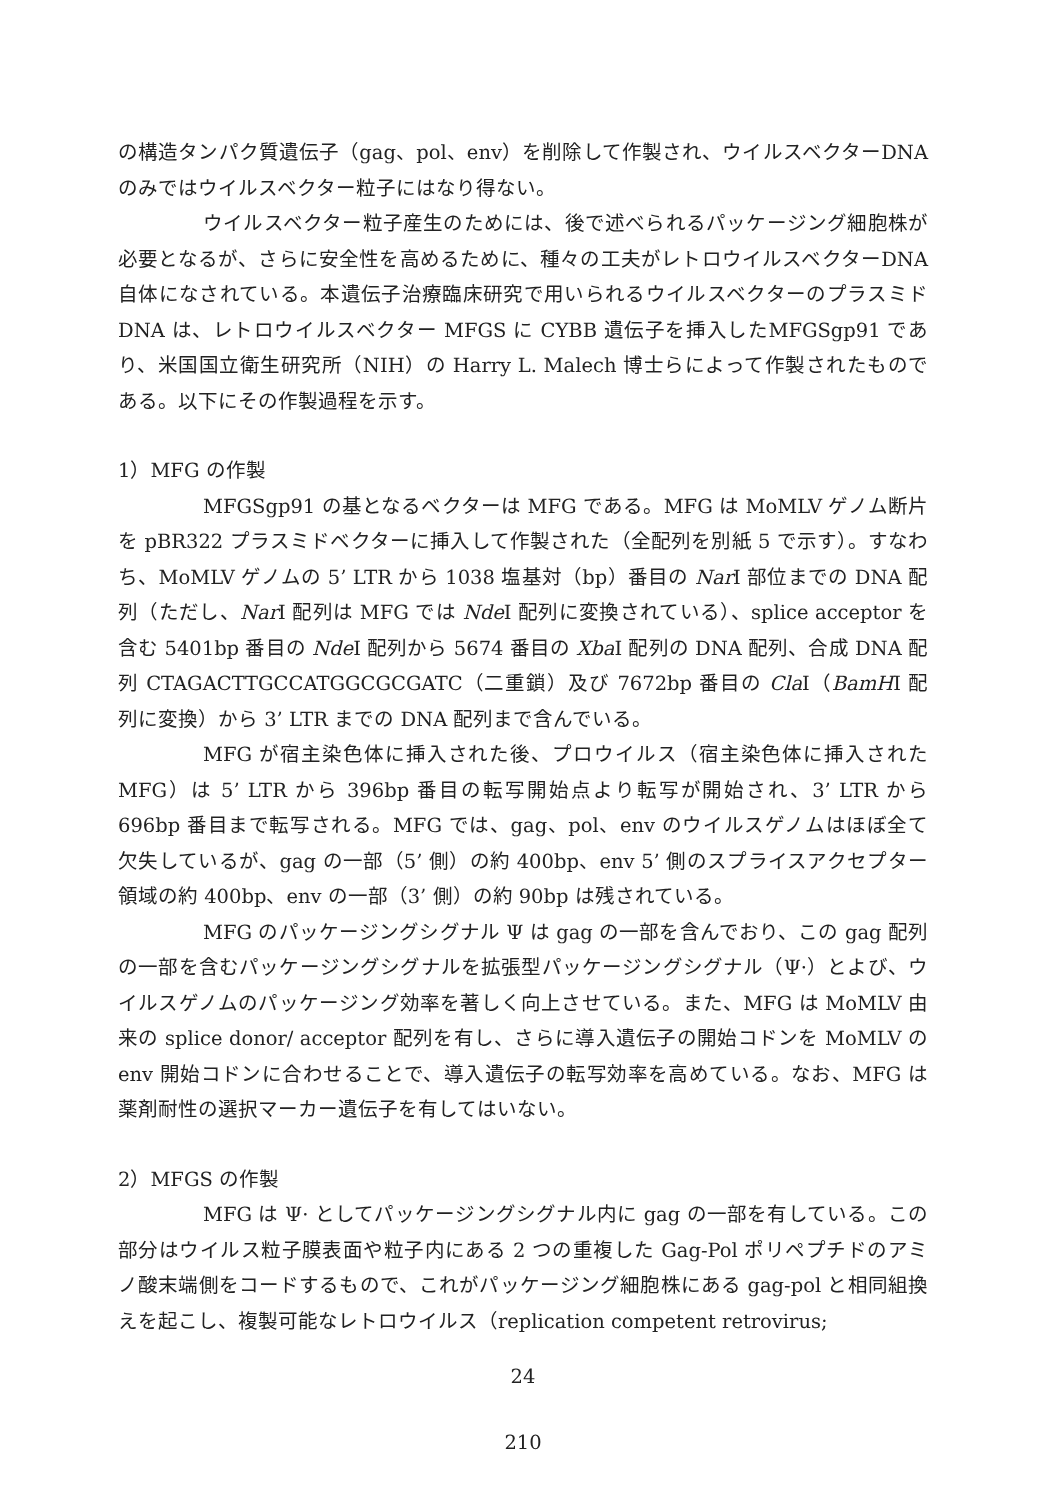の構造タンパク質遺伝子（gag、pol、env）を削除して作製され、ウイルスベクターDNA のみではウイルスベクター粒子にはなり得ない。
ウイルスベクター粒子産生のためには、後で述べられるパッケージング細胞株が必要となるが、さらに安全性を高めるために、種々の工夫がレトロウイルスベクターDNA 自体になされている。本遺伝子治療臨床研究で用いられるウイルスベクターのプラスミド DNA は、レトロウイルスベクター MFGS に CYBB 遺伝子を挿入したMFGSgp91 であり、米国国立衛生研究所（NIH）の Harry L. Malech 博士らによって作製されたものである。以下にその作製過程を示す。
1）MFG の作製
MFGSgp91 の基となるベクターは MFG である。MFG は MoMLV ゲノム断片を pBR322 プラスミドベクターに挿入して作製された（全配列を別紙 5 で示す）。すなわち、MoMLV ゲノムの 5’ LTR から 1038 塩基対（bp）番目の Nar I 部位までの DNA 配列（ただし、Nar I 配列は MFG では Nde I 配列に変換されている）、splice acceptor を含む 5401bp 番目の Nde I 配列から 5674 番目の Xba I 配列の DNA 配列、合成 DNA 配列 CTAGACTTGCCATGGCGCGATC（二重鎖）及び 7672bp 番目の Cla I（BamHI 配列に変換）から 3’ LTR までの DNA 配列まで含んでいる。
MFG が宿主染色体に挿入された後、プロウイルス（宿主染色体に挿入された MFG）は 5’ LTR から 396bp 番目の転写開始点より転写が開始され、3’ LTR から 696bp 番目まで転写される。MFG では、gag、pol、env のウイルスゲノムはほぼ全て欠失しているが、gag の一部（5’ 側）の約 400bp、env 5’ 側のスプライスアクセプター領域の約 400bp、env の一部（3’ 側）の約 90bp は残されている。
MFG のパッケージングシグナル Ψ は gag の一部を含んでおり、この gag 配列の一部を含むパッケージングシグナルを拡張型パッケージングシグナル（Ψ·）とよび、ウイルスゲノムのパッケージング効率を著しく向上させている。また、MFG は MoMLV 由来の splice donor/ acceptor 配列を有し、さらに導入遺伝子の開始コドンを MoMLV の env 開始コドンに合わせることで、導入遺伝子の転写効率を高めている。なお、MFG は薬剤耐性の選択マーカー遺伝子を有してはいない。
2）MFGS の作製
MFG は Ψ· としてパッケージングシグナル内に gag の一部を有している。この部分はウイルス粒子膜表面や粒子内にある 2 つの重複した Gag-Pol ポリペプチドのアミノ酸末端側をコードするもので、これがパッケージング細胞株にある gag-pol と相同組換えを起こし、複製可能なレトロウイルス（replication competent retrovirus;
24
210